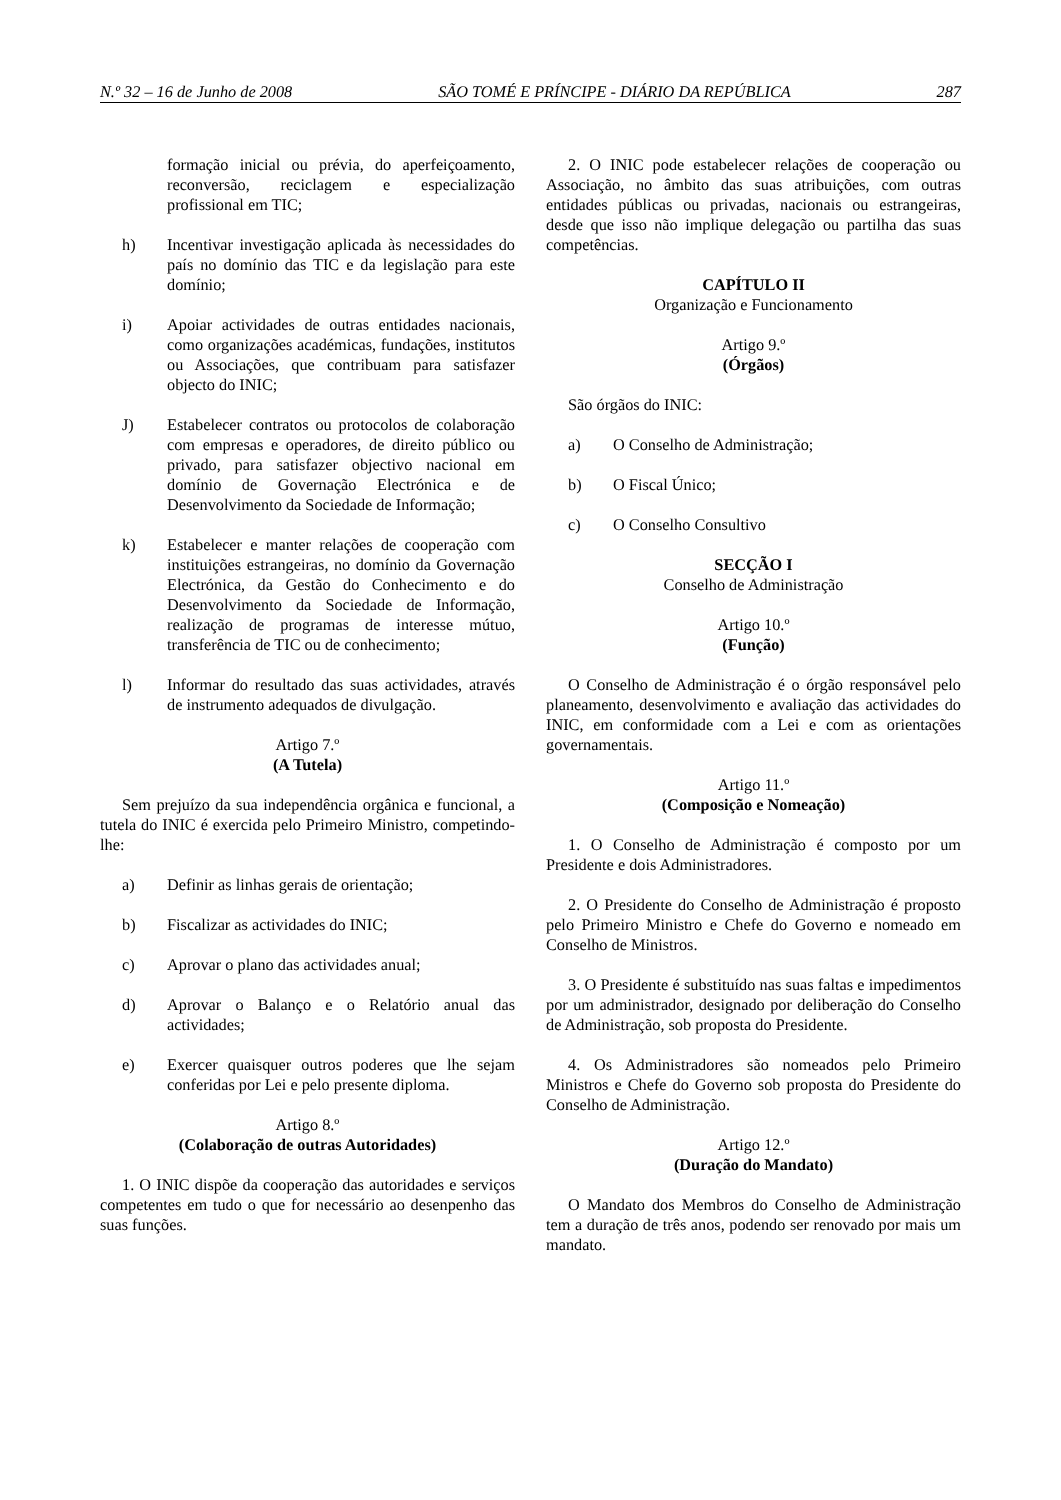N.º 32 – 16 de Junho de 2008 SÃO TOMÉ E PRÍNCIPE - DIÁRIO DA REPÚBLICA 287
formação inicial ou prévia, do aperfeiçoamento, reconversão, reciclagem e especialização profissional em TIC;
h) Incentivar investigação aplicada às necessidades do país no domínio das TIC e da legislação para este domínio;
i) Apoiar actividades de outras entidades nacionais, como organizações académicas, fundações, institutos ou Associações, que contribuam para satisfazer objecto do INIC;
J) Estabelecer contratos ou protocolos de colaboração com empresas e operadores, de direito público ou privado, para satisfazer objectivo nacional em domínio de Governação Electrónica e de Desenvolvimento da Sociedade de Informação;
k) Estabelecer e manter relações de cooperação com instituições estrangeiras, no domínio da Governação Electrónica, da Gestão do Conhecimento e do Desenvolvimento da Sociedade de Informação, realização de programas de interesse mútuo, transferência de TIC ou de conhecimento;
l) Informar do resultado das suas actividades, através de instrumento adequados de divulgação.
Artigo 7.º
(A Tutela)
Sem prejuízo da sua independência orgânica e funcional, a tutela do INIC é exercida pelo Primeiro Ministro, competindo-lhe:
a) Definir as linhas gerais de orientação;
b) Fiscalizar as actividades do INIC;
c) Aprovar o plano das actividades anual;
d) Aprovar o Balanço e o Relatório anual das actividades;
e) Exercer quaisquer outros poderes que lhe sejam conferidas por Lei e pelo presente diploma.
Artigo 8.º
(Colaboração de outras Autoridades)
1. O INIC dispõe da cooperação das autoridades e serviços competentes em tudo o que for necessário ao desenpenho das suas funções.
2. O INIC pode estabelecer relações de cooperação ou Associação, no âmbito das suas atribuições, com outras entidades públicas ou privadas, nacionais ou estrangeiras, desde que isso não implique delegação ou partilha das suas competências.
CAPÍTULO II
Organização e Funcionamento
Artigo 9.º
(Órgãos)
São órgãos do INIC:
a) O Conselho de Administração;
b) O Fiscal Único;
c) O Conselho Consultivo
SECÇÃO I
Conselho de Administração
Artigo 10.º
(Função)
O Conselho de Administração é o órgão responsável pelo planeamento, desenvolvimento e avaliação das actividades do INIC, em conformidade com a Lei e com as orientações governamentais.
Artigo 11.º
(Composição e Nomeação)
1. O Conselho de Administração é composto por um Presidente e dois Administradores.
2. O Presidente do Conselho de Administração é proposto pelo Primeiro Ministro e Chefe do Governo e nomeado em Conselho de Ministros.
3. O Presidente é substituído nas suas faltas e impedimentos por um administrador, designado por deliberação do Conselho de Administração, sob proposta do Presidente.
4. Os Administradores são nomeados pelo Primeiro Ministros e Chefe do Governo sob proposta do Presidente do Conselho de Administração.
Artigo 12.º
(Duração do Mandato)
O Mandato dos Membros do Conselho de Administração tem a duração de três anos, podendo ser renovado por mais um mandato.